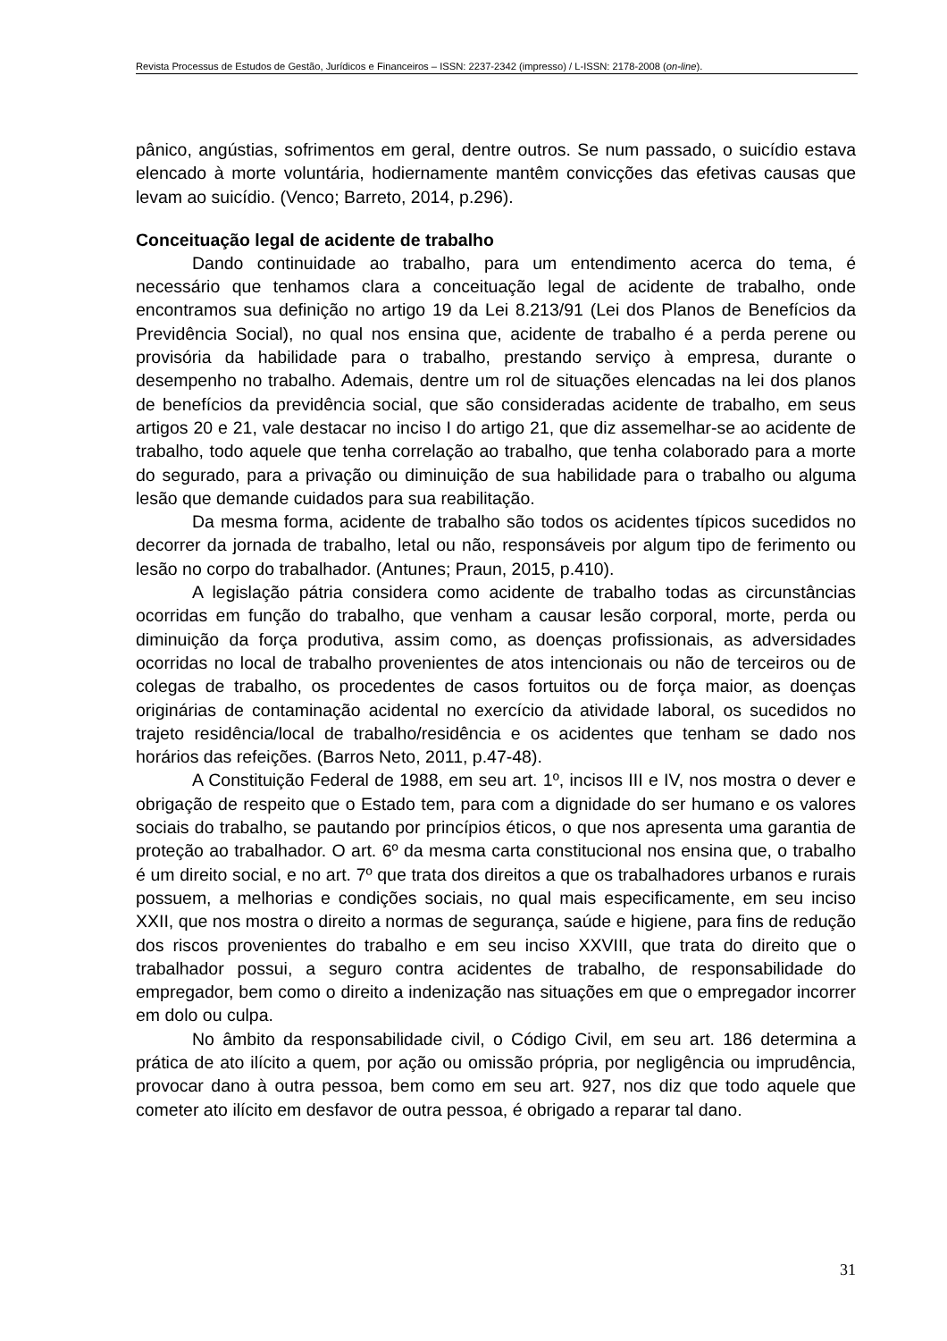Revista Processus de Estudos de Gestão, Jurídicos e Financeiros – ISSN: 2237-2342 (impresso) / L-ISSN: 2178-2008 (on-line).
pânico, angústias, sofrimentos em geral, dentre outros. Se num passado, o suicídio estava elencado à morte voluntária, hodiernamente mantêm convicções das efetivas causas que levam ao suicídio. (Venco; Barreto, 2014, p.296).
Conceituação legal de acidente de trabalho
Dando continuidade ao trabalho, para um entendimento acerca do tema, é necessário que tenhamos clara a conceituação legal de acidente de trabalho, onde encontramos sua definição no artigo 19 da Lei 8.213/91 (Lei dos Planos de Benefícios da Previdência Social), no qual nos ensina que, acidente de trabalho é a perda perene ou provisória da habilidade para o trabalho, prestando serviço à empresa, durante o desempenho no trabalho. Ademais, dentre um rol de situações elencadas na lei dos planos de benefícios da previdência social, que são consideradas acidente de trabalho, em seus artigos 20 e 21, vale destacar no inciso I do artigo 21, que diz assemelhar-se ao acidente de trabalho, todo aquele que tenha correlação ao trabalho, que tenha colaborado para a morte do segurado, para a privação ou diminuição de sua habilidade para o trabalho ou alguma lesão que demande cuidados para sua reabilitação.
Da mesma forma, acidente de trabalho são todos os acidentes típicos sucedidos no decorrer da jornada de trabalho, letal ou não, responsáveis por algum tipo de ferimento ou lesão no corpo do trabalhador. (Antunes; Praun, 2015, p.410).
A legislação pátria considera como acidente de trabalho todas as circunstâncias ocorridas em função do trabalho, que venham a causar lesão corporal, morte, perda ou diminuição da força produtiva, assim como, as doenças profissionais, as adversidades ocorridas no local de trabalho provenientes de atos intencionais ou não de terceiros ou de colegas de trabalho, os procedentes de casos fortuitos ou de força maior, as doenças originárias de contaminação acidental no exercício da atividade laboral, os sucedidos no trajeto residência/local de trabalho/residência e os acidentes que tenham se dado nos horários das refeições. (Barros Neto, 2011, p.47-48).
A Constituição Federal de 1988, em seu art. 1º, incisos III e IV, nos mostra o dever e obrigação de respeito que o Estado tem, para com a dignidade do ser humano e os valores sociais do trabalho, se pautando por princípios éticos, o que nos apresenta uma garantia de proteção ao trabalhador. O art. 6º da mesma carta constitucional nos ensina que, o trabalho é um direito social, e no art. 7º que trata dos direitos a que os trabalhadores urbanos e rurais possuem, a melhorias e condições sociais, no qual mais especificamente, em seu inciso XXII, que nos mostra o direito a normas de segurança, saúde e higiene, para fins de redução dos riscos provenientes do trabalho e em seu inciso XXVIII, que trata do direito que o trabalhador possui, a seguro contra acidentes de trabalho, de responsabilidade do empregador, bem como o direito a indenização nas situações em que o empregador incorrer em dolo ou culpa.
No âmbito da responsabilidade civil, o Código Civil, em seu art. 186 determina a prática de ato ilícito a quem, por ação ou omissão própria, por negligência ou imprudência, provocar dano à outra pessoa, bem como em seu art. 927, nos diz que todo aquele que cometer ato ilícito em desfavor de outra pessoa, é obrigado a reparar tal dano.
31